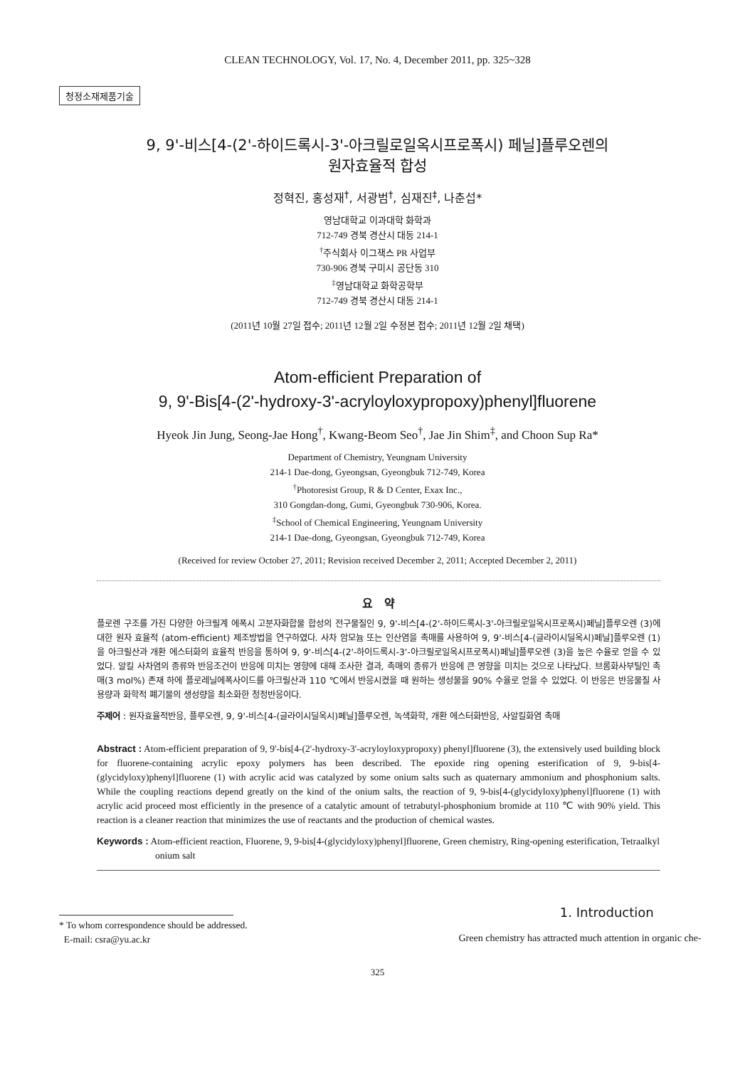CLEAN TECHNOLOGY, Vol. 17, No. 4, December 2011, pp. 325~328
청정소재제품기술
9, 9'-비스[4-(2'-하이드록시-3'-아크릴로일옥시프로폭시) 페닐]플루오렌의
원자효율적 합성
정혁진, 홍성재<sup>†</sup>, 서광범<sup>†</sup>, 심재진<sup>‡</sup>, 나춘섭*
영남대학교 이과대학 화학과
712-749 경북 경산시 대동 214-1
<sup>†</sup> 주식회사 이그잭스 PR 사업부
730-906 경북 구미시 공단동 310
<sup>‡</sup> 영남대학교 화학공학부
712-749 경북 경산시 대동 214-1
(2011년 10월 27일 접수; 2011년 12월 2일 수정본 접수; 2011년 12월 2일 채택)
Atom-efficient Preparation of
9, 9'-Bis[4-(2'-hydroxy-3'-acryloyloxypropoxy)phenyl]fluorene
Hyeok Jin Jung, Seong-Jae Hong<sup>†</sup>, Kwang-Beom Seo<sup>†</sup>, Jae Jin Shim<sup>‡</sup>, and Choon Sup Ra*
Department of Chemistry, Yeungnam University
214-1 Dae-dong, Gyeongsan, Gyeongbuk 712-749, Korea
<sup>†</sup> Photoresist Group, R & D Center, Exax Inc.,
310 Gongdan-dong, Gumi, Gyeongbuk 730-906, Korea.
<sup>‡</sup> School of Chemical Engineering, Yeungnam University
214-1 Dae-dong, Gyeongsan, Gyeongbuk 712-749, Korea
(Received for review October 27, 2011; Revision received December 2, 2011; Accepted December 2, 2011)
요 약
플로렌 구조를 가진 다양한 아크릴계 에폭시 고분자화합물 합성의 전구물질인 9, 9'-비스[4-(2'-하이드록시-3'-아크릴로일옥시프로폭시)페닐]플루오렌 (3)에 대한 원자 효율적 (atom-efficient) 제조방법을 연구하였다. 사차 암모늄 또는 인산염을 촉매를 사용하여 9, 9'-비스[4-(글라이시딜옥시)페닐]플루오렌 (1)을 아크릴산과 개환 에스터화의 효율적 반응을 통하여 9, 9'-비스[4-(2'-하이드록시-3'-아크릴로일옥시프로폭시)페닐]플루오렌 (3)을 높은 수율로 얻을 수 있었다. 알킬 사차염의 종류와 반응조건이 반응에 미치는 영향에 대해 조사한 결과, 촉매의 종류가 반응에 큰 영향을 미치는 것으로 나타났다. 브롬화사부틸인 촉매(3 mol%) 존재 하에 플로레닐에폭사이드를 아크릴산과 110 ℃에서 반응시켰을 때 원하는 생성물을 90% 수율로 얻을 수 있었다. 이 반응은 반응물질 사용량과 화학적 폐기물의 생성량을 최소화한 청정반응이다.
주제어 : 원자효율적반응, 플루오렌, 9, 9'-비스[4-(글라이시딜옥시)페닐]플루오렌, 녹색화학, 개환 에스터화반응, 사알킬화염 촉매
Abstract : Atom-efficient preparation of 9, 9'-bis[4-(2'-hydroxy-3'-acryloyloxypropoxy) phenyl]fluorene (3), the extensively used building block for fluorene-containing acrylic epoxy polymers has been described. The epoxide ring opening esterification of 9, 9-bis[4-(glycidyloxy)phenyl]fluorene (1) with acrylic acid was catalyzed by some onium salts such as quaternary ammonium and phosphonium salts. While the coupling reactions depend greatly on the kind of the onium salts, the reaction of 9, 9-bis[4-(glycidyloxy)phenyl]fluorene (1) with acrylic acid proceed most efficiently in the presence of a catalytic amount of tetrabutyl-phosphonium bromide at 110 ℃ with 90% yield. This reaction is a cleaner reaction that minimizes the use of reactants and the production of chemical wastes.
Keywords : Atom-efficient reaction, Fluorene, 9, 9-bis[4-(glycidyloxy)phenyl]fluorene, Green chemistry, Ring-opening esterification, Tetraalkyl onium salt
* To whom correspondence should be addressed.
E-mail: csra@yu.ac.kr
1. Introduction
Green chemistry has attracted much attention in organic che-
325